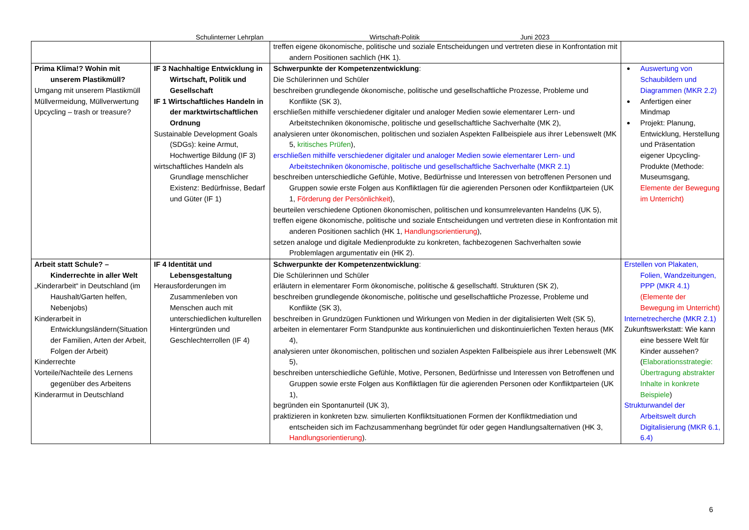Schulinterner Lehrplan Wirtschaft-Politik Juni 2023
| | | treffen eigene ökonomische, politische und soziale Entscheidungen und vertreten diese in Konfrontation mit andern Positionen sachlich (HK 1). | |
| Prima Klima!? Wohin mit unserem Plastikmüll? Umgang mit unserem Plastikmüll Müllvermeidung, Müllverwertung Upcycling – trash or treasure? | IF 3 Nachhaltige Entwicklung in Wirtschaft, Politik und Gesellschaft IF 1 Wirtschaftliches Handeln in der marktwirtschaftlichen Ordnung Sustainable Development Goals (SDGs): keine Armut, Hochwertige Bildung (IF 3) wirtschaftliches Handeln als Grundlage menschlicher Existenz: Bedürfnisse, Bedarf und Güter (IF 1) | Schwerpunkte der Kompetenzentwicklung : Die Schülerinnen und Schüler beschreiben grundlegende ökonomische, politische und gesellschaftliche Prozesse, Probleme und Konflikte (SK 3), erschließen mithilfe verschiedener digitaler und analoger Medien sowie elementarer Lern- und Arbeitstechniken ökonomische, politische und gesellschaftliche Sachverhalte (MK 2), analysieren unter ökonomischen, politischen und sozialen Aspekten Fallbeispiele aus ihrer Lebenswelt (MK 5, kritisches Prüfen ), erschließen mithilfe verschiedener digitaler und analoger Medien sowie elementarer Lern- und Arbeitstechniken ökonomische, politische und gesellschaftliche Sachverhalte (MKR 2.1) beschreiben unterschiedliche Gefühle, Motive, Bedürfnisse und Interessen von betroffenen Personen und Gruppen sowie erste Folgen aus Konfliktlagen für die agierenden Personen oder Konfliktparteien (UK 1, Förderung der Persönlichkeit ), beurteilen verschiedene Optionen ökonomischen, politischen und konsumrelevanten Handelns (UK 5), treffen eigene ökonomische, politische und soziale Entscheidungen und vertreten diese in Konfrontation mit anderen Positionen sachlich (HK 1, Handlungsorientierung ), setzen analoge und digitale Medienprodukte zu konkreten, fachbezogenen Sachverhalten sowie Problemlagen argumentativ ein (HK 2). | Auswertung von Schaubildern und Diagrammen (MKR 2.2) Anfertigen einer Mindmap Projekt: Planung, Entwicklung, Herstellung und Präsentation eigener Upcycling-Produkte (Methode: Museumsgang, Elemente der Bewegung im Unterricht) |
| Arbeit statt Schule? – Kinderrechte in aller Welt „Kinderarbeit“ in Deutschland (im Haushalt/Garten helfen, Nebenjobs) Kinderarbeit in Entwicklungsländern(Situation der Familien, Arten der Arbeit, Folgen der Arbeit) Kinderrechte Vorteile/Nachteile des Lernens gegenüber des Arbeitens Kinderarmut in Deutschland | IF 4 Identität und Lebensgestaltung Herausforderungen im Zusammenleben von Menschen auch mit unterschiedlichen kulturellen Hintergründen und Geschlechterrollen (IF 4) | Schwerpunkte der Kompetenzentwicklung : Die Schülerinnen und Schüler erläutern in elementarer Form ökonomische, politische & gesellschaftl. Strukturen (SK 2), beschreiben grundlegende ökonomische, politische und gesellschaftliche Prozesse, Probleme und Konflikte (SK 3), beschreiben in Grundzügen Funktionen und Wirkungen von Medien in der digitalisierten Welt (SK 5), arbeiten in elementarer Form Standpunkte aus kontinuierlichen und diskontinuierlichen Texten heraus (MK 4), analysieren unter ökonomischen, politischen und sozialen Aspekten Fallbeispiele aus ihrer Lebenswelt (MK 5), beschreiben unterschiedliche Gefühle, Motive, Personen, Bedürfnisse und Interessen von Betroffenen und Gruppen sowie erste Folgen aus Konfliktlagen für die agierenden Personen oder Konfliktparteien (UK 1), begründen ein Spontanurteil (UK 3), praktizieren in konkreten bzw. simulierten Konfliktsituationen Formen der Konfliktmediation und entscheiden sich im Fachzusammenhang begründet für oder gegen Handlungsalternativen (HK 3, Handlungsorientierung ). | Erstellen von Plakaten, Folien, Wandzeitungen, PPP (MKR 4.1) (Elemente der Bewegung im Unterricht) Internetrecherche (MKR 2.1) Zukunftswerkstatt: Wie kann eine bessere Welt für Kinder aussehen? ( Elaborationsstrategie: Übertragung abstrakter Inhalte in konkrete Beispiele ) Strukturwandel der Arbeitswelt durch Digitalisierung (MKR 6.1, 6.4) |
6